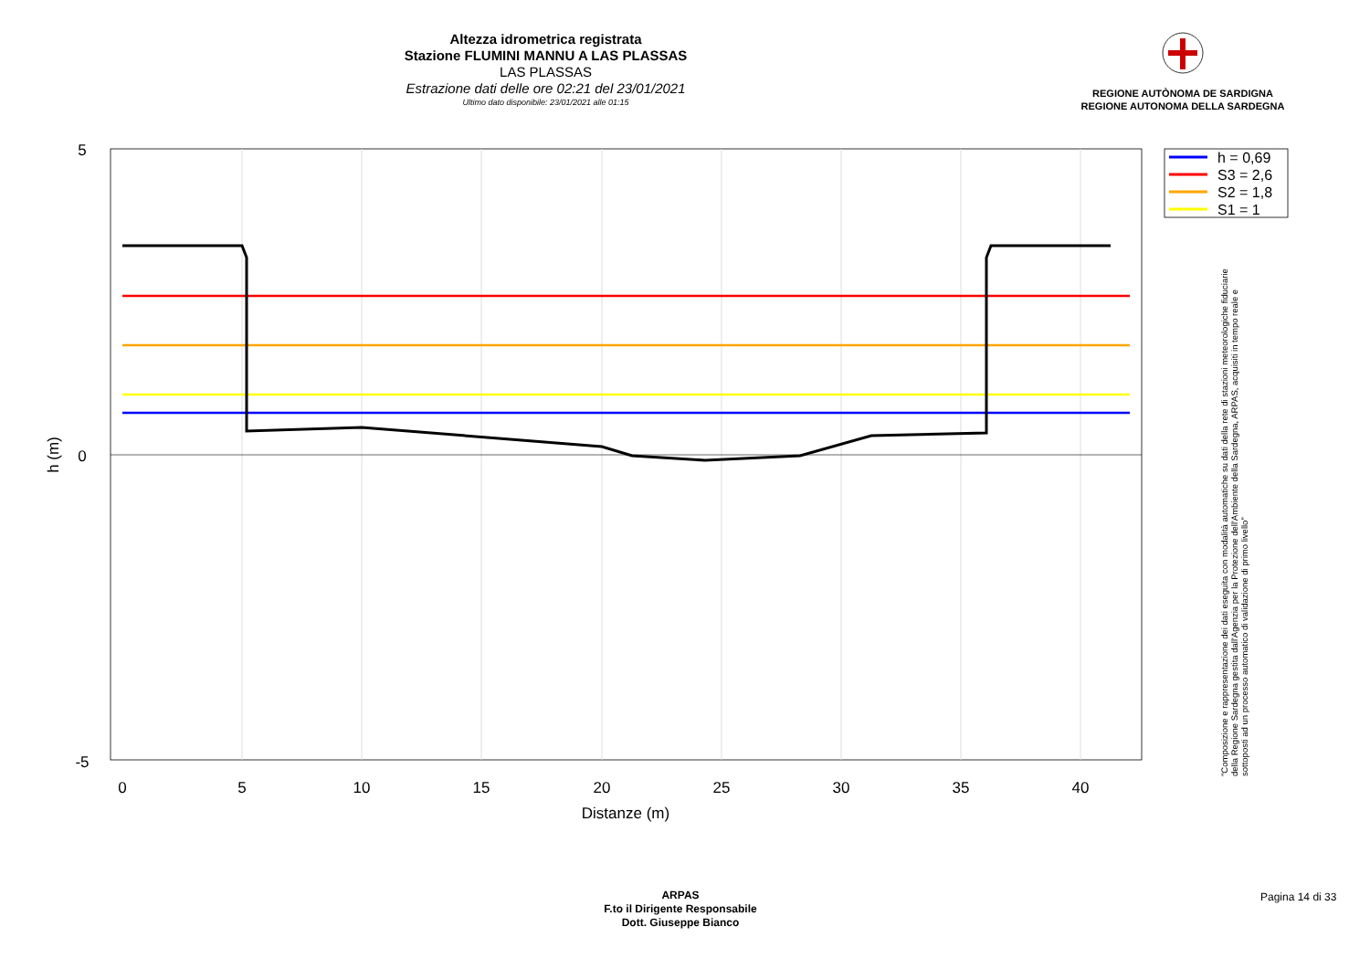Altezza idrometrica registrata
Stazione FLUMINI MANNU A LAS PLASSAS
LAS PLASSAS
Estrazione dati delle ore 02:21 del 23/01/2021
Ultimo dato disponibile: 23/01/2021 alle 01:15
REGIONE AUTÒNOMA DE SARDIGNA
REGIONE AUTONOMA DELLA SARDEGNA
5
0
-5
0
5
10
15
20
25
30
35
40
Distanze (m)
h (m)
h = 0,69
S3 = 2,6
S2 = 1,8
S1 = 1
"Composizione e rappresentazione dei dati eseguita con modalità automatiche su dati della rete di stazioni meteorologiche fiduciarie della Regione Sardegna gestita dall'Agenzia per la Protezione dell'Ambiente della Sardegna, ARPAS, acquisiti in tempo reale e sottoposti ad un processo automatico di validazione di primo livello"
ARPAS
F.to il Dirigente Responsabile
Dott. Giuseppe Bianco
Pagina 14 di 33